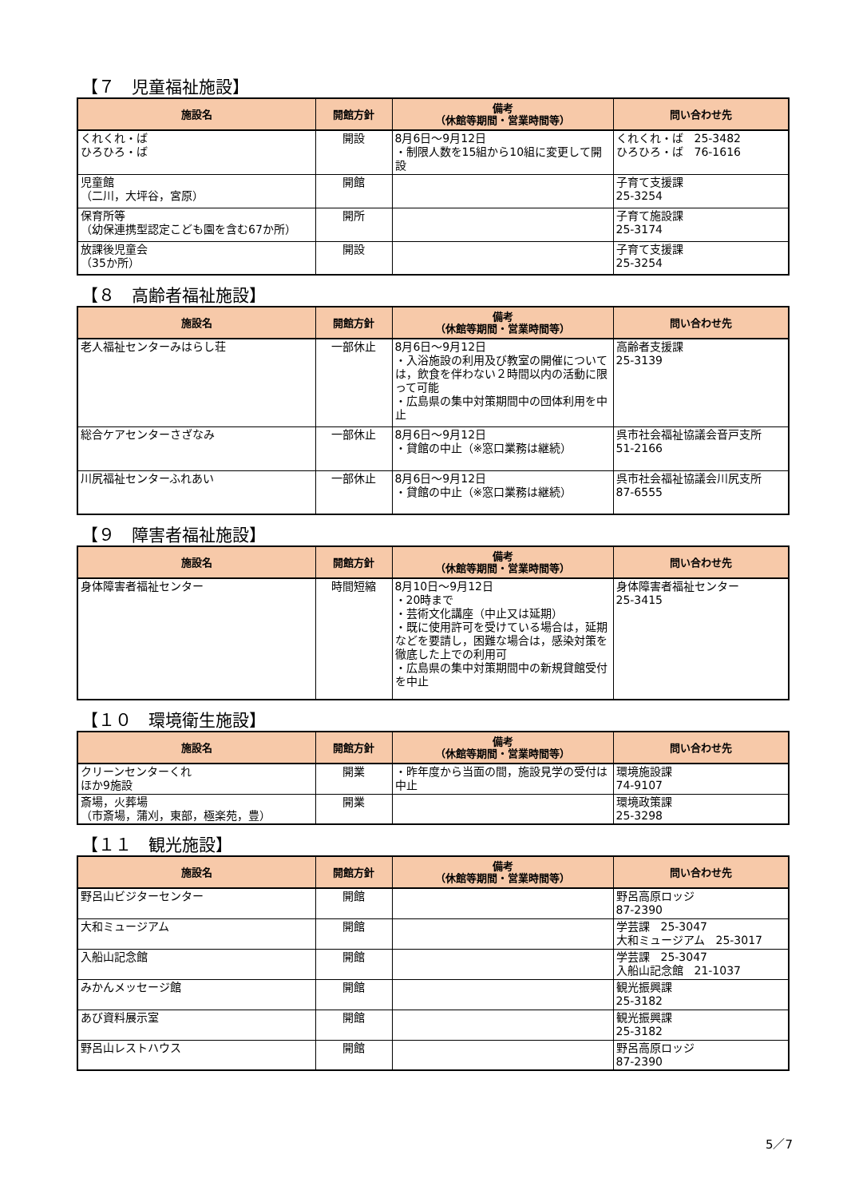【７　児童福祉施設】
| 施設名 | 開館方針 | 備考 （休館等期間・営業時間等） | 問い合わせ先 |
| --- | --- | --- | --- |
| くれくれ・ば ひろひろ・ば | 開設 | 8月6日～9月12日 ・制限人数を15組から10組に変更して開設 | くれくれ・ば 25-3482 ひろひろ・ば 76-1616 |
| 児童館 （二川，大坪谷，宮原） | 開館 | | 子育て支援課 25-3254 |
| 保育所等 （幼保連携型認定こども園を含む67か所） | 開所 | | 子育て施設課 25-3174 |
| 放課後児童会 （35か所） | 開設 | | 子育て支援課 25-3254 |
【８　高齢者福祉施設】
| 施設名 | 開館方針 | 備考 （休館等期間・営業時間等） | 問い合わせ先 |
| --- | --- | --- | --- |
| 老人福祉センターみはらし荘 | 一部休止 | 8月6日～9月12日 ・入浴施設の利用及び教室の開催については，飲食を伴わない２時間以内の活動に限って可能 ・広島県の集中対策期間中の団体利用を中止 | 高齢者支援課 25-3139 |
| 総合ケアセンターさざなみ | 一部休止 | 8月6日～9月12日 ・貸館の中止（※窓口業務は継続） | 呉市社会福祉協議会音戸支所 51-2166 |
| 川尻福祉センターふれあい | 一部休止 | 8月6日～9月12日 ・貸館の中止（※窓口業務は継続） | 呉市社会福祉協議会川尻支所 87-6555 |
【９　障害者福祉施設】
| 施設名 | 開館方針 | 備考 （休館等期間・営業時間等） | 問い合わせ先 |
| --- | --- | --- | --- |
| 身体障害者福祉センター | 時間短縮 | 8月10日～9月12日 ・20時まで ・芸術文化講座（中止又は延期） ・既に使用許可を受けている場合は，延期などを要請し，困難な場合は，感染対策を徹底した上での利用可 ・広島県の集中対策期間中の新規貸館受付を中止 | 身体障害者福祉センター 25-3415 |
【１０　環境衛生施設】
| 施設名 | 開館方針 | 備考 （休館等期間・営業時間等） | 問い合わせ先 |
| --- | --- | --- | --- |
| クリーンセンターくれ ほか9施設 | 開業 | ・昨年度から当面の間，施設見学の受付は中止 | 環境施設課 74-9107 |
| 斎場，火葬場 （市斎場，蒲刈，東部，極楽苑，豊） | 開業 | | 環境政策課 25-3298 |
【１１　観光施設】
| 施設名 | 開館方針 | 備考 （休館等期間・営業時間等） | 問い合わせ先 |
| --- | --- | --- | --- |
| 野呂山ビジターセンター | 開館 | | 野呂高原ロッジ 87-2390 |
| 大和ミュージアム | 開館 | | 学芸課 25-3047 大和ミュージアム 25-3017 |
| 入船山記念館 | 開館 | | 学芸課 25-3047 入船山記念館 21-1037 |
| みかんメッセージ館 | 開館 | | 観光振興課 25-3182 |
| あび資料展示室 | 開館 | | 観光振興課 25-3182 |
| 野呂山レストハウス | 開館 | | 野呂高原ロッジ 87-2390 |
5／7